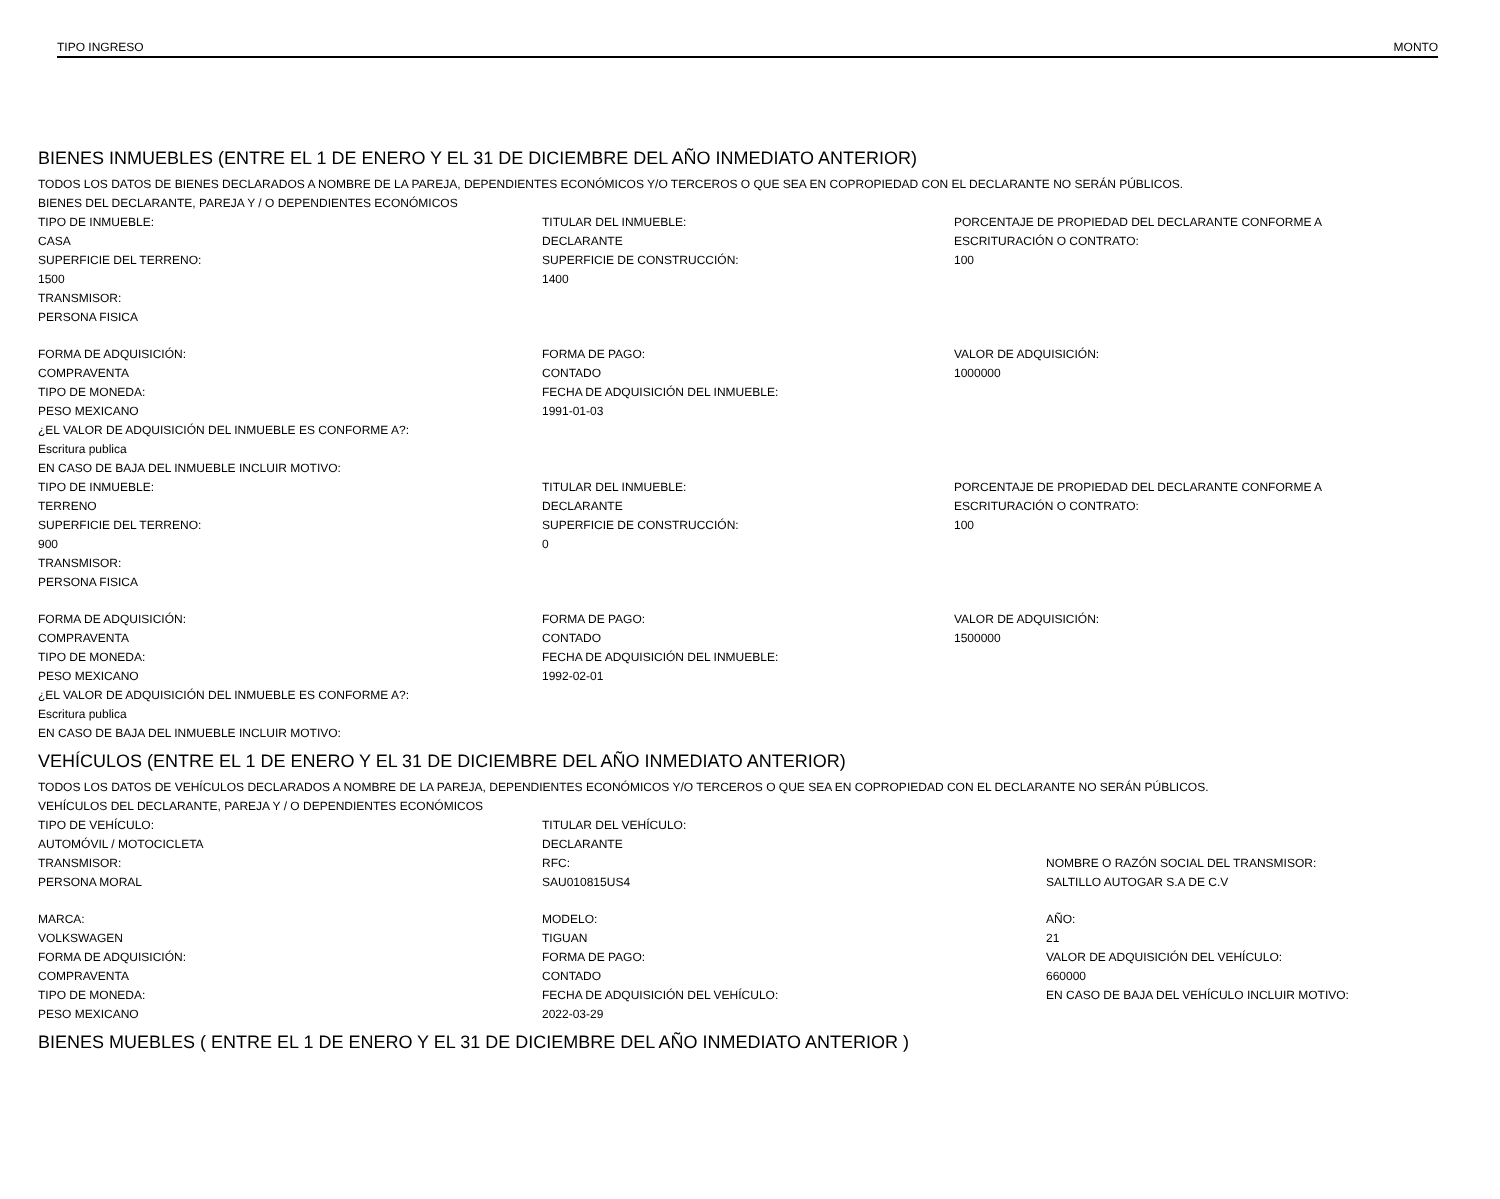TIPO INGRESO MONTO
BIENES INMUEBLES (ENTRE EL 1 DE ENERO Y EL 31 DE DICIEMBRE DEL AÑO INMEDIATO ANTERIOR)
TODOS LOS DATOS DE BIENES DECLARADOS A NOMBRE DE LA PAREJA, DEPENDIENTES ECONÓMICOS Y/O TERCEROS O QUE SEA EN COPROPIEDAD CON EL DECLARANTE NO SERÁN PÚBLICOS.
BIENES DEL DECLARANTE, PAREJA Y / O DEPENDIENTES ECONÓMICOS
TIPO DE INMUEBLE:
CASA
SUPERFICIE DEL TERRENO:
1500
TRANSMISOR:
PERSONA FISICA
TITULAR DEL INMUEBLE:
DECLARANTE
SUPERFICIE DE CONSTRUCCIÓN:
1400
PORCENTAJE DE PROPIEDAD DEL DECLARANTE CONFORME A
ESCRITURACIÓN O CONTRATO:
100
FORMA DE ADQUISICIÓN:
COMPRAVENTA
TIPO DE MONEDA:
PESO MEXICANO
¿EL VALOR DE ADQUISICIÓN DEL INMUEBLE ES CONFORME A?:
Escritura publica
EN CASO DE BAJA DEL INMUEBLE INCLUIR MOTIVO:
FORMA DE PAGO:
CONTADO
FECHA DE ADQUISICIÓN DEL INMUEBLE:
1991-01-03
VALOR DE ADQUISICIÓN:
1000000
TIPO DE INMUEBLE:
TERRENO
SUPERFICIE DEL TERRENO:
900
TRANSMISOR:
PERSONA FISICA
TITULAR DEL INMUEBLE:
DECLARANTE
SUPERFICIE DE CONSTRUCCIÓN:
0
PORCENTAJE DE PROPIEDAD DEL DECLARANTE CONFORME A
ESCRITURACIÓN O CONTRATO:
100
FORMA DE ADQUISICIÓN:
COMPRAVENTA
TIPO DE MONEDA:
PESO MEXICANO
¿EL VALOR DE ADQUISICIÓN DEL INMUEBLE ES CONFORME A?:
Escritura publica
EN CASO DE BAJA DEL INMUEBLE INCLUIR MOTIVO:
FORMA DE PAGO:
CONTADO
FECHA DE ADQUISICIÓN DEL INMUEBLE:
1992-02-01
VALOR DE ADQUISICIÓN:
1500000
VEHÍCULOS (ENTRE EL 1 DE ENERO Y EL 31 DE DICIEMBRE DEL AÑO INMEDIATO ANTERIOR)
TODOS LOS DATOS DE VEHÍCULOS DECLARADOS A NOMBRE DE LA PAREJA, DEPENDIENTES ECONÓMICOS Y/O TERCEROS O QUE SEA EN COPROPIEDAD CON EL DECLARANTE NO SERÁN PÚBLICOS.
VEHÍCULOS DEL DECLARANTE, PAREJA Y / O DEPENDIENTES ECONÓMICOS
TIPO DE VEHÍCULO:
AUTOMÓVIL / MOTOCICLETA
TRANSMISOR:
PERSONA MORAL
TITULAR DEL VEHÍCULO:
DECLARANTE
RFC:
SAU010815US4
NOMBRE O RAZÓN SOCIAL DEL TRANSMISOR:
SALTILLO AUTOGAR S.A DE C.V
MARCA:
VOLKSWAGEN
FORMA DE ADQUISICIÓN:
COMPRAVENTA
TIPO DE MONEDA:
PESO MEXICANO
MODELO:
TIGUAN
FORMA DE PAGO:
CONTADO
FECHA DE ADQUISICIÓN DEL VEHÍCULO:
2022-03-29
AÑO:
21
VALOR DE ADQUISICIÓN DEL VEHÍCULO:
660000
EN CASO DE BAJA DEL VEHÍCULO INCLUIR MOTIVO:
BIENES MUEBLES ( ENTRE EL 1 DE ENERO Y EL 31 DE DICIEMBRE DEL AÑO INMEDIATO ANTERIOR )